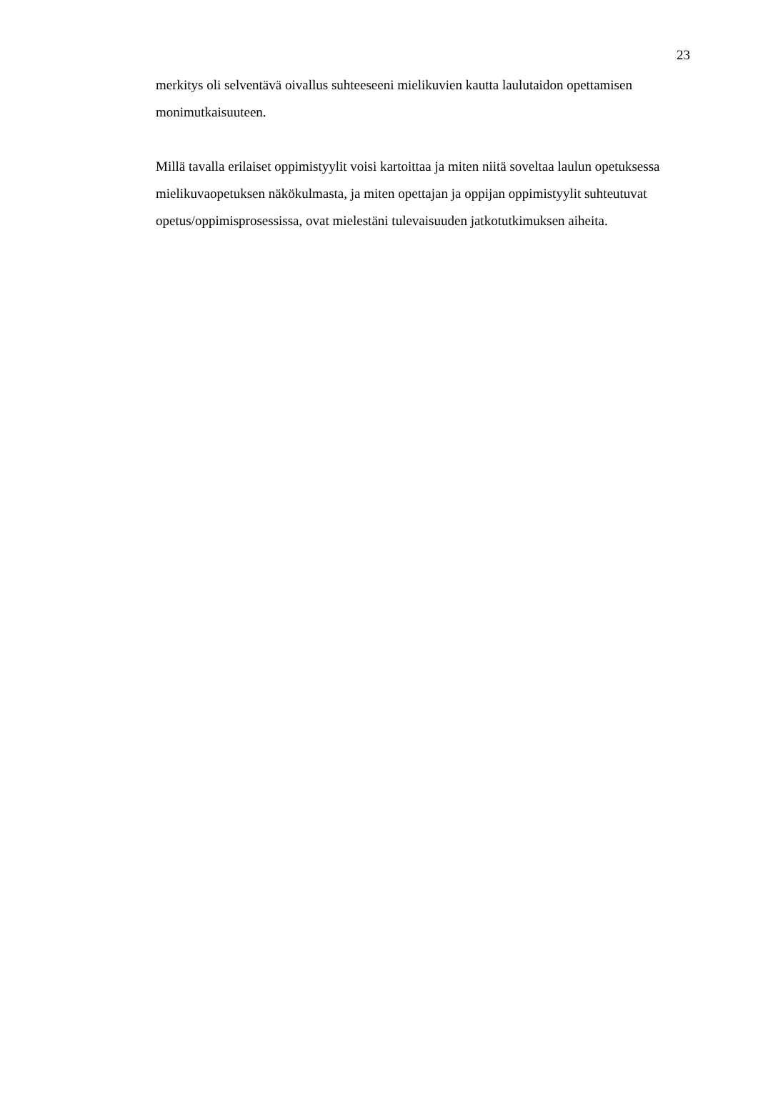23
merkitys oli selventävä oivallus suhteeseeni mielikuvien kautta laulutaidon opettamisen monimutkaisuuteen.
Millä tavalla erilaiset oppimistyylit voisi kartoittaa ja miten niitä soveltaa laulun opetuksessa mielikuvaopetuksen näkökulmasta, ja miten opettajan ja oppijan oppimistyylit suhteutuvat opetus/oppimisprosessissa, ovat mielestäni tulevaisuuden jatkotutkimuksen aiheita.